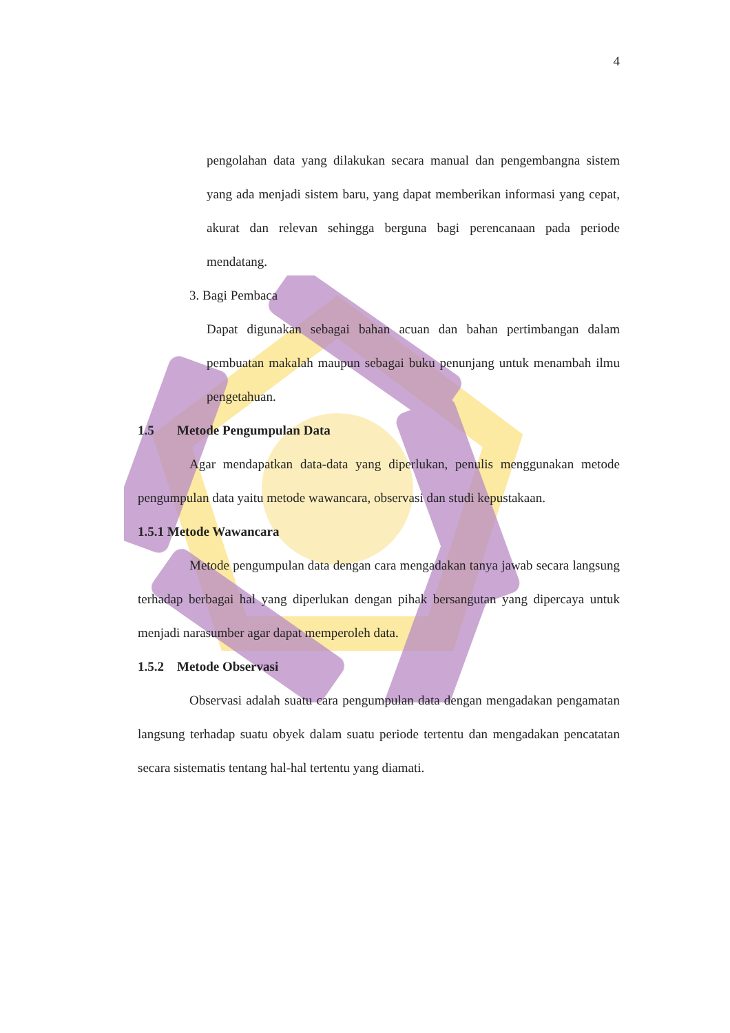4
pengolahan data yang dilakukan secara manual dan pengembangna sistem yang ada menjadi sistem baru, yang dapat memberikan informasi yang cepat, akurat dan relevan sehingga berguna bagi perencanaan pada periode mendatang.
3. Bagi Pembaca
Dapat digunakan sebagai bahan acuan dan bahan pertimbangan dalam pembuatan makalah maupun sebagai buku penunjang untuk menambah ilmu pengetahuan.
1.5 Metode Pengumpulan Data
Agar mendapatkan data-data yang diperlukan, penulis menggunakan metode pengumpulan data yaitu metode wawancara, observasi dan studi kepustakaan.
1.5.1 Metode Wawancara
Metode pengumpulan data dengan cara mengadakan tanya jawab secara langsung terhadap berbagai hal yang diperlukan dengan pihak bersangutan yang dipercaya untuk menjadi narasumber agar dapat memperoleh data.
1.5.2 Metode Observasi
Observasi adalah suatu cara pengumpulan data dengan mengadakan pengamatan langsung terhadap suatu obyek dalam suatu periode tertentu dan mengadakan pencatatan secara sistematis tentang hal-hal tertentu yang diamati.